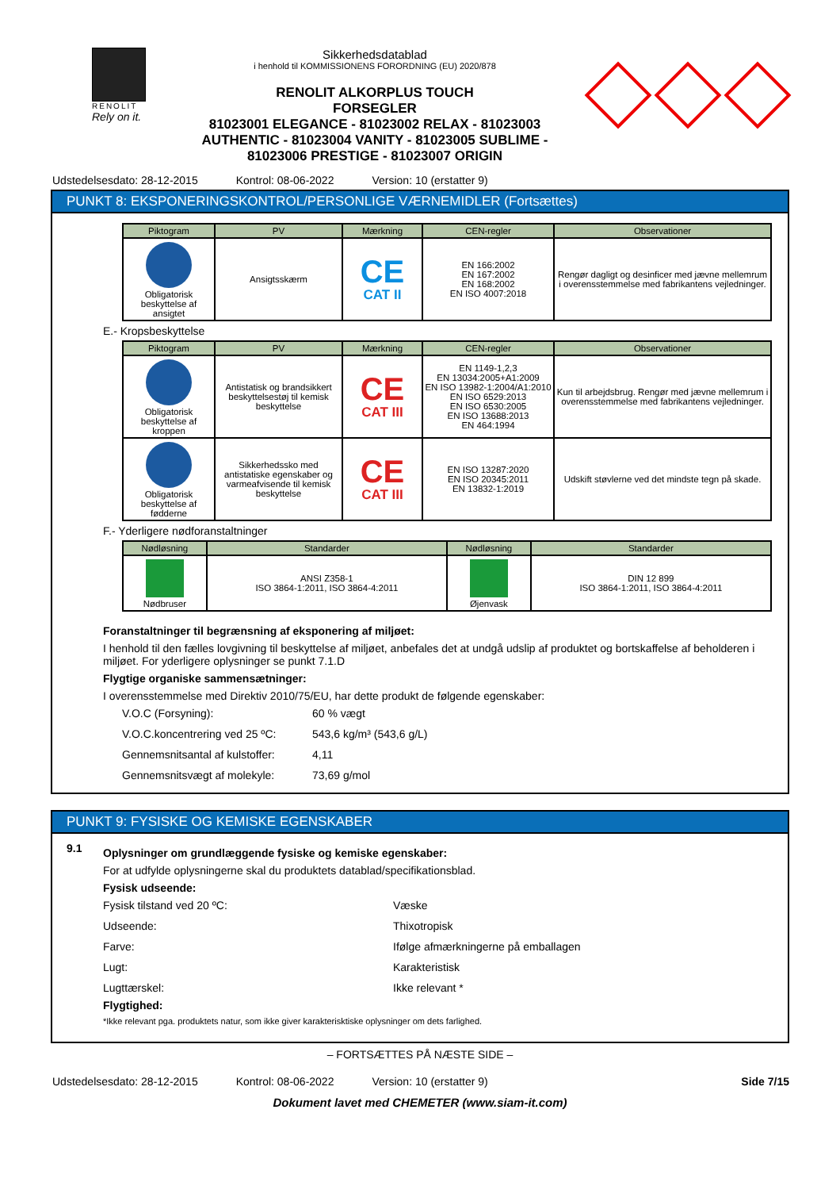RENOLIT
Rely on it.
Sikkerhedsdatablad
i henhold til KOMMISSIONENS FORORDNING (EU) 2020/878
RENOLIT ALKORPLUS TOUCH
FORSEGLER
81023001 ELEGANCE - 81023002 RELAX - 81023003
AUTHENTIC - 81023004 VANITY - 81023005 SUBLIME -
81023006 PRESTIGE - 81023007 ORIGIN
Udstedelsesdato: 28-12-2015 Kontrol: 08-06-2022 Version: 10 (erstatter 9)
PUNKT 8: EKSPONERINGSKONTROL/PERSONLIGE VÆRNEMIDLER (Fortsættes)
| Piktogram | PV | Mærkning | CEN-regler | Observationer |
| --- | --- | --- | --- | --- |
| Obligatorisk beskyttelse af ansigtet | Ansigtsskærm | CE CAT II | EN 166:2002 EN 167:2002 EN 168:2002 EN ISO 4007:2018 | Rengør dagligt og desinficer med jævne mellemrum i overensstemmelse med fabrikantens vejledninger. |
E.- Kropsbeskyttelse
| Piktogram | PV | Mærkning | CEN-regler | Observationer |
| --- | --- | --- | --- | --- |
| Obligatorisk beskyttelse af kroppen | Antistatisk og brandsikkert beskyttelsestøj til kemisk beskyttelse | CE CAT III | EN 1149-1,2,3 EN 13034:2005+A1:2009 EN ISO 13982-1:2004/A1:2010 EN ISO 6529:2013 EN ISO 6530:2005 EN ISO 13688:2013 EN 464:1994 | Kun til arbejdsbrug. Rengør med jævne mellemrum i overensstemmelse med fabrikantens vejledninger. |
| Obligatorisk beskyttelse af fødderne | Sikkerhedssko med antistatiske egenskaber og varmeafvisende til kemisk beskyttelse | CE CAT III | EN ISO 13287:2020 EN ISO 20345:2011 EN 13832-1:2019 | Udskift støvlerne ved det mindste tegn på skade. |
F.- Yderligere nødforanstaltninger
| Nødløsning | Standarder | Nødløsning | Standarder |
| --- | --- | --- | --- |
| Nødbruser | ANSI Z358-1 ISO 3864-1:2011, ISO 3864-4:2011 | Øjenvask | DIN 12 899 ISO 3864-1:2011, ISO 3864-4:2011 |
Foranstaltninger til begrænsning af eksponering af miljøet:
I henhold til den fælles lovgivning til beskyttelse af miljøet, anbefales det at undgå udslip af produktet og bortskaffelse af beholderen i miljøet. For yderligere oplysninger se punkt 7.1.D
Flygtige organiske sammensætninger:
I overensstemmelse med Direktiv 2010/75/EU, har dette produkt de følgende egenskaber:
V.O.C (Forsyning): 60 % vægt V.O.C.koncentrering ved 25 ºC: 543,6 kg/m³ (543,6 g/L) Gennemsnitsantal af kulstoffer: 4,11 Gennemsnitsvægt af molekyle: 73,69 g/mol
PUNKT 9: FYSISKE OG KEMISKE EGENSKABER
9.1
Oplysninger om grundlæggende fysiske og kemiske egenskaber:
For at udfylde oplysningerne skal du produktets datablad/specifikationsblad.
Fysisk udseende:
Fysisk tilstand ved 20 ºC: Væske Udseende: Thixotropisk Farve: Ifølge afmærkningerne på emballagen Lugt: Karakteristisk Lugttærskel: Ikke relevant *
Flygtighed:
*Ikke relevant pga. produktets natur, som ikke giver karakterisktiske oplysninger om dets farlighed.
– FORTSÆTTES PÅ NÆSTE SIDE –
Udstedelsesdato: 28-12-2015 Kontrol: 08-06-2022 Version: 10 (erstatter 9) Side 7/15
Dokument lavet med CHEMETER (www.siam-it.com)